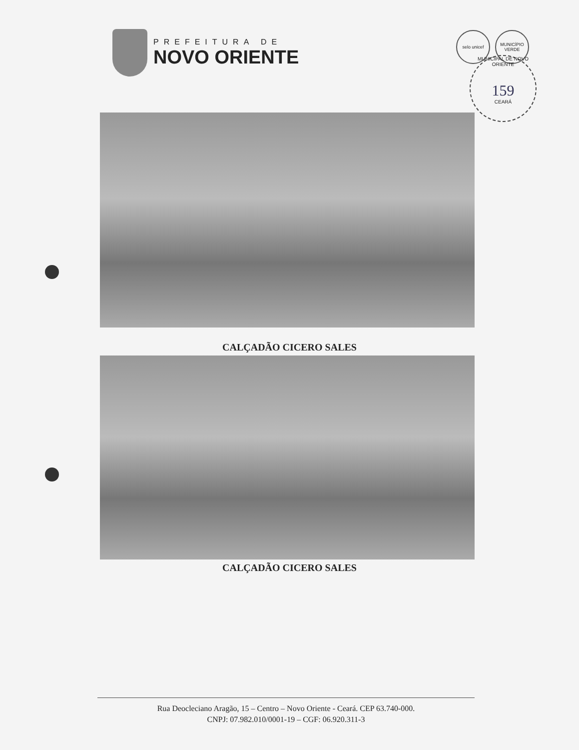PREFEITURA DE
NOVO ORIENTE
selo unicef MUNICÍPIO VERDE
MUNICIPAL DE NOVO ORIENTE
159
CEARÁ
CALÇADÃO CICERO SALES
CALÇADÃO CICERO SALES
Rua Deocleciano Aragão, 15 – Centro – Novo Oriente - Ceará. CEP 63.740-000.
CNPJ: 07.982.010/0001-19 – CGF: 06.920.311-3